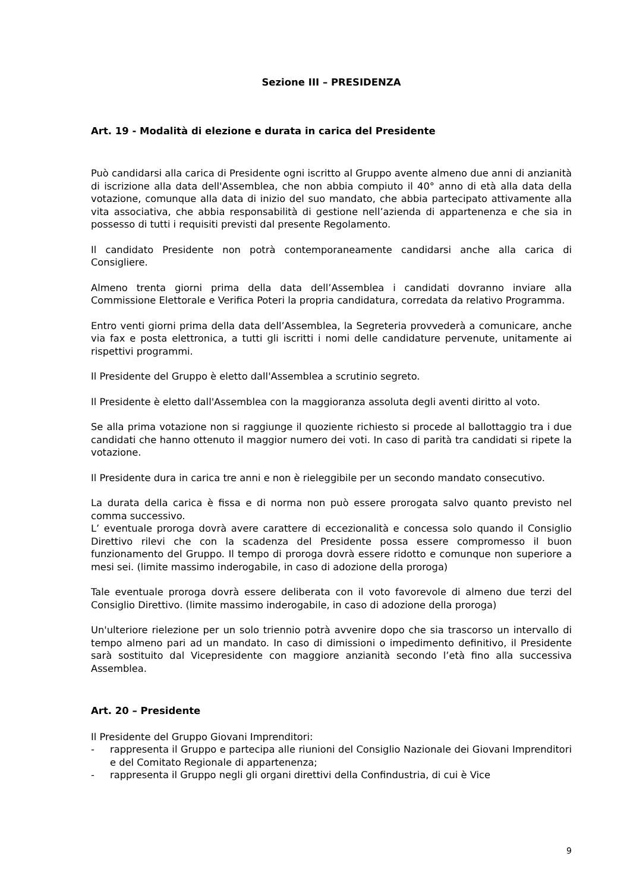Sezione III – PRESIDENZA
Art. 19 - Modalità di elezione e durata in carica del Presidente
Può candidarsi alla carica di Presidente ogni iscritto al Gruppo avente almeno due anni di anzianità di iscrizione alla data dell'Assemblea, che non abbia compiuto il 40° anno di età alla data della votazione, comunque alla data di inizio del suo mandato, che abbia partecipato attivamente alla vita associativa, che abbia responsabilità di gestione nell’azienda di appartenenza e che sia in possesso di tutti i requisiti previsti dal presente Regolamento.
Il candidato Presidente non potrà contemporaneamente candidarsi anche alla carica di Consigliere.
Almeno trenta giorni prima della data dell’Assemblea i candidati dovranno inviare alla Commissione Elettorale e Verifica Poteri la propria candidatura, corredata da relativo Programma.
Entro venti giorni prima della data dell’Assemblea, la Segreteria provvederà a comunicare, anche via fax e posta elettronica, a tutti gli iscritti i nomi delle candidature pervenute, unitamente ai rispettivi programmi.
Il Presidente del Gruppo è eletto dall'Assemblea a scrutinio segreto.
Il Presidente è eletto dall'Assemblea con la maggioranza assoluta degli aventi diritto al voto.
Se alla prima votazione non si raggiunge il quoziente richiesto si procede al ballottaggio tra i due candidati che hanno ottenuto il maggior numero dei voti. In caso di parità tra candidati si ripete la votazione.
Il Presidente dura in carica tre anni e non è rieleggibile per un secondo mandato consecutivo.
La durata della carica è fissa e di norma non può essere prorogata salvo quanto previsto nel comma successivo.
L’ eventuale proroga dovrà avere carattere di eccezionalità e concessa solo quando il Consiglio Direttivo rilevi che con la scadenza del Presidente possa essere compromesso il buon funzionamento del Gruppo. Il tempo di proroga dovrà essere ridotto e comunque non superiore a mesi sei. (limite massimo inderogabile, in caso di adozione della proroga)
Tale eventuale proroga dovrà essere deliberata con il voto favorevole di almeno due terzi del Consiglio Direttivo. (limite massimo inderogabile, in caso di adozione della proroga)
Un'ulteriore rielezione per un solo triennio potrà avvenire dopo che sia trascorso un intervallo di tempo almeno pari ad un mandato. In caso di dimissioni o impedimento definitivo, il Presidente sarà sostituito dal Vicepresidente con maggiore anzianità secondo l’età fino alla successiva Assemblea.
Art. 20 – Presidente
Il Presidente del Gruppo Giovani Imprenditori:
- rappresenta il Gruppo e partecipa alle riunioni del Consiglio Nazionale dei Giovani Imprenditori e del Comitato Regionale di appartenenza;
- rappresenta il Gruppo negli gli organi direttivi della Confindustria, di cui è Vice
9